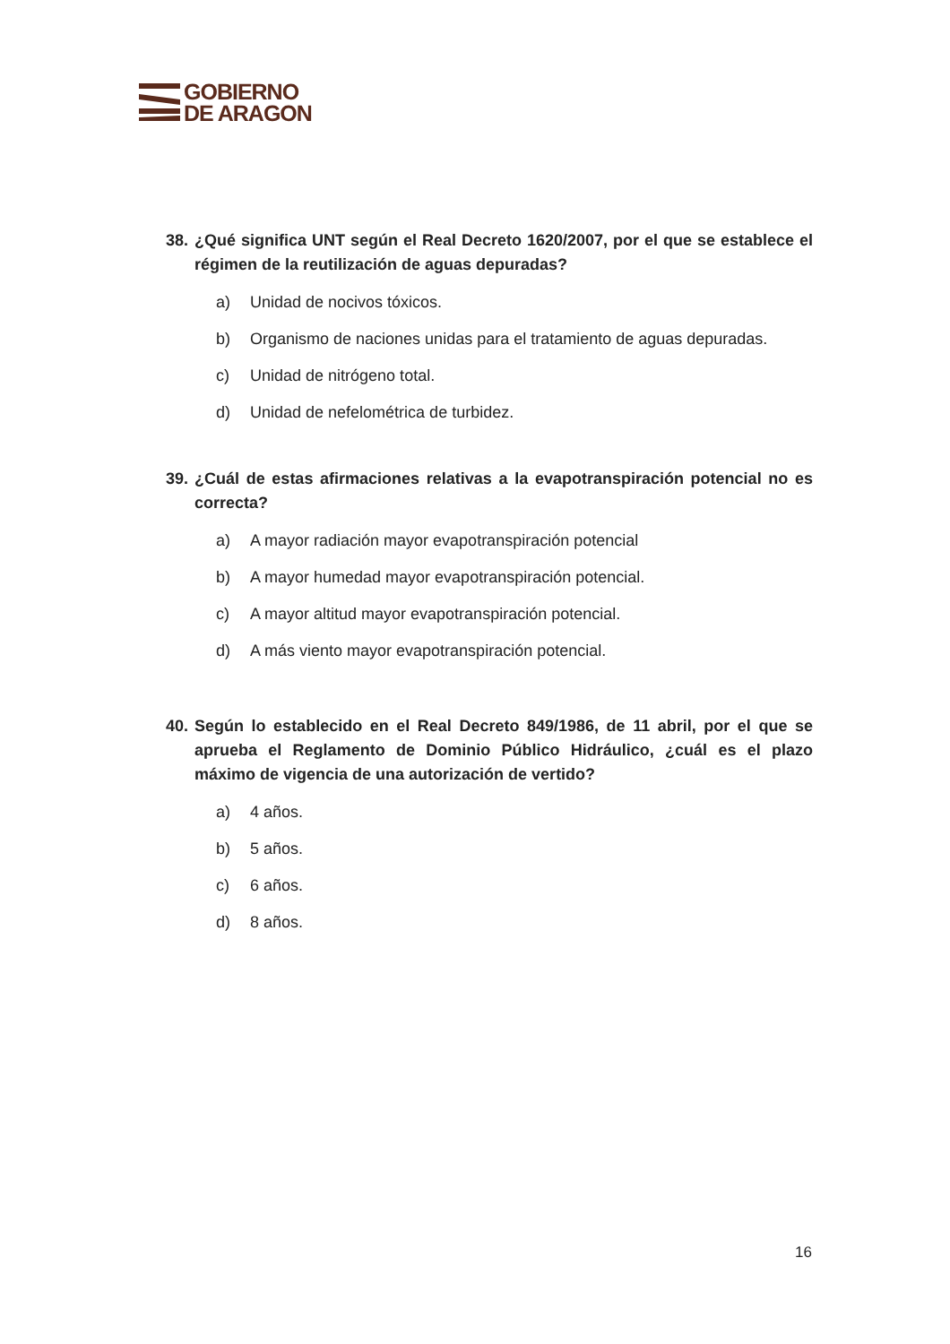GOBIERNO
DE ARAGON
38. ¿Qué significa UNT según el Real Decreto 1620/2007, por el que se establece el régimen de la reutilización de aguas depuradas?
a) Unidad de nocivos tóxicos.
b) Organismo de naciones unidas para el tratamiento de aguas depuradas.
c) Unidad de nitrógeno total.
d) Unidad de nefelométrica de turbidez.
39. ¿Cuál de estas afirmaciones relativas a la evapotranspiración potencial no es correcta?
a) A mayor radiación mayor evapotranspiración potencial
b) A mayor humedad mayor evapotranspiración potencial.
c) A mayor altitud mayor evapotranspiración potencial.
d) A más viento mayor evapotranspiración potencial.
40. Según lo establecido en el Real Decreto 849/1986, de 11 abril, por el que se aprueba el Reglamento de Dominio Público Hidráulico, ¿cuál es el plazo máximo de vigencia de una autorización de vertido?
a) 4 años.
b) 5 años.
c) 6 años.
d) 8 años.
16